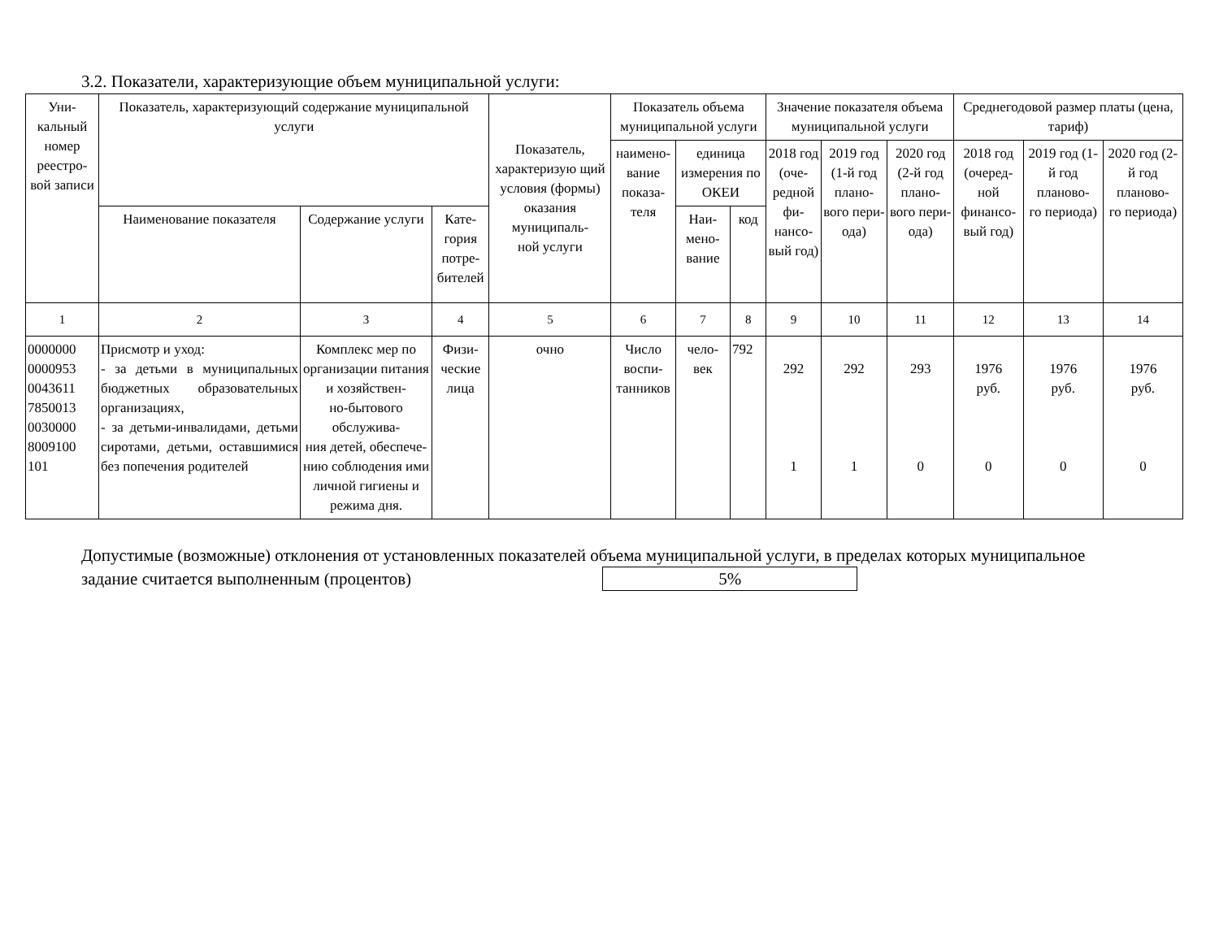3.2. Показатели, характеризующие объем муниципальной услуги:
| Уни- кальный номер реестро- вой записи | Показатель, характеризующий содержание муниципальной услуги | | | Показатель, характеризую щий условия (формы) оказания муниципаль- ной услуги | Показатель объема муниципальной услуги | | | Значение показателя объема муниципальной услуги | | | Среднегодовой размер платы (цена, тариф) | | |
| --- | --- | --- | --- | --- | --- | --- | --- | --- | --- | --- | --- | --- | --- |
| | | | | | наимено- вание показа- теля | единица измерения по ОКЕИ | | 2018 год (оче- редной фи- нансо- вый год) | 2019 год (1-й год плано- вого пери- ода) | 2020 год (2-й год плано- вого пери- ода) | 2018 год (очеред- ной финансо- вый год) | 2019 год (1-й год планово- го периода) | 2020 год (2-й год планово- го периода) |
| | Наименование показателя | Содержание услуги | Кате- гория потре- бителей | | | Наи- мено- вание | код | | | | | | |
| 1 | 2 | 3 | 4 | 5 | 6 | 7 | 8 | 9 | 10 | 11 | 12 | 13 | 14 |
| 0000000 0000953 0043611 7850013 0030000 8009100 101 | Присмотр и уход: - за детьми в муниципальных бюджетных образовательных организациях, - за детьми-инвалидами, детьми сиротами, детьми, оставшимися без попечения родителей | Комплекс мер по организации питания и хозяйствен- но-бытового обслужива- ния детей, обеспече- нию соблюдения ими личной гигиены и режима дня. | Физи- ческие лица | очно | Число воспи- танников | чело- век | 792 | 292 1 | 292 1 | 293 0 | 1976 руб. 0 | 1976 руб. 0 | 1976 руб. 0 |
Допустимые (возможные) отклонения от установленных показателей объема муниципальной услуги, в пределах которых муниципальное задание считается выполненным (процентов) 5%